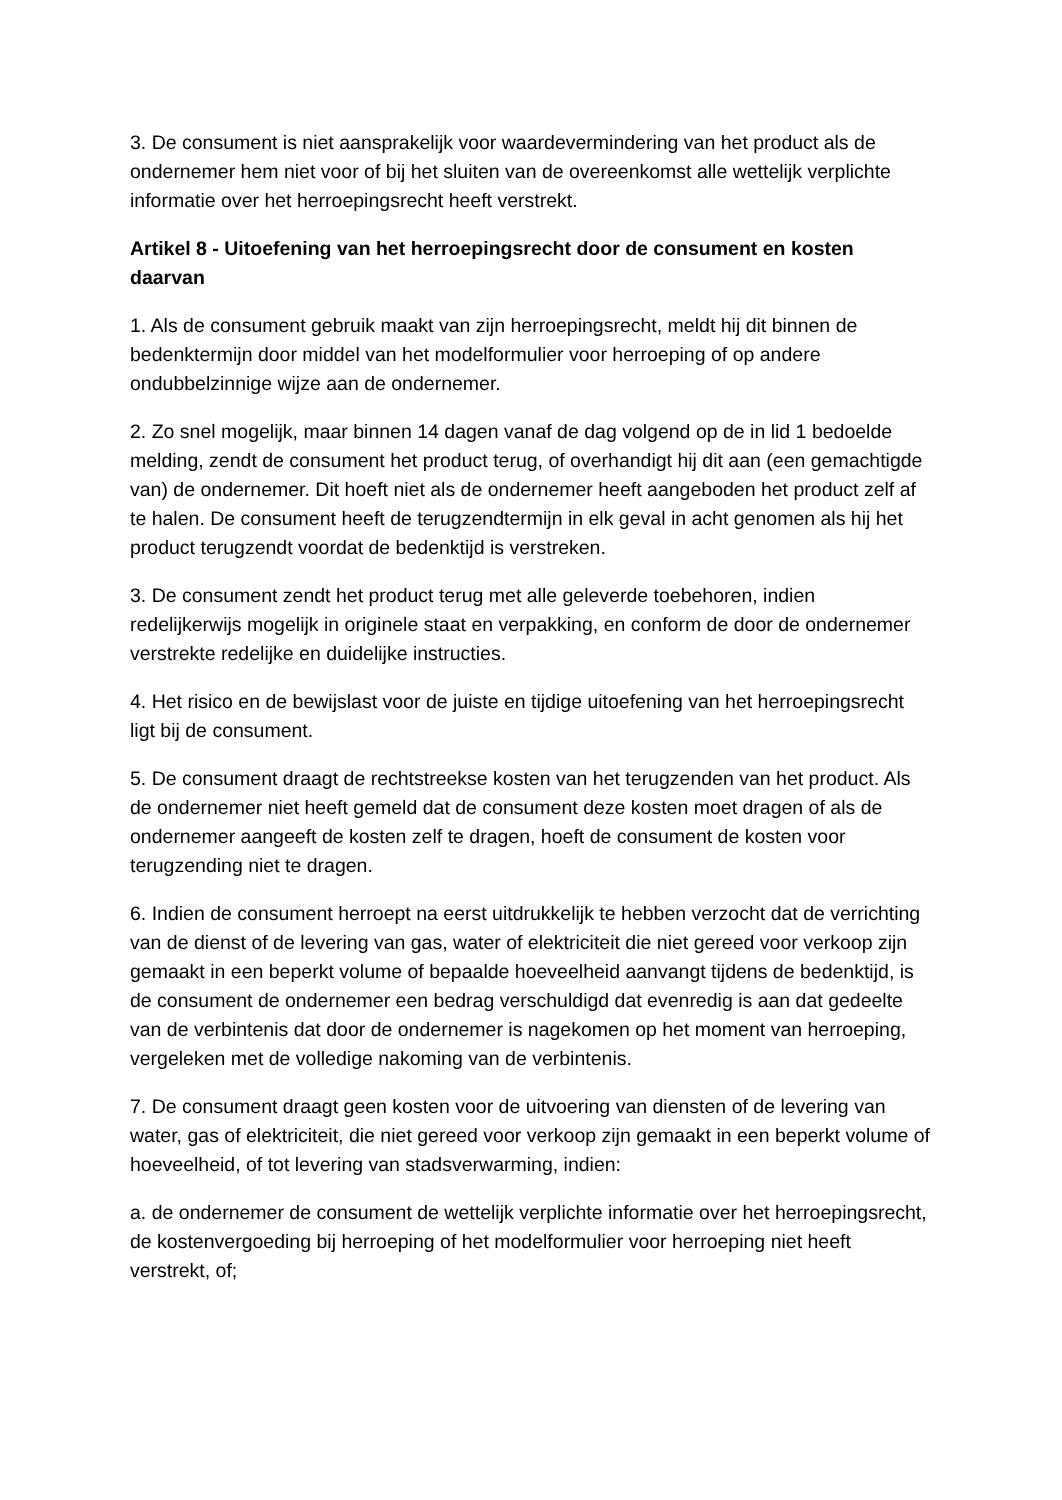3. De consument is niet aansprakelijk voor waardevermindering van het product als de ondernemer hem niet voor of bij het sluiten van de overeenkomst alle wettelijk verplichte informatie over het herroepingsrecht heeft verstrekt.
Artikel 8 - Uitoefening van het herroepingsrecht door de consument en kosten daarvan
1. Als de consument gebruik maakt van zijn herroepingsrecht, meldt hij dit binnen de bedenktermijn door middel van het modelformulier voor herroeping of op andere ondubbelzinnige wijze aan de ondernemer.
2. Zo snel mogelijk, maar binnen 14 dagen vanaf de dag volgend op de in lid 1 bedoelde melding, zendt de consument het product terug, of overhandigt hij dit aan (een gemachtigde van) de ondernemer. Dit hoeft niet als de ondernemer heeft aangeboden het product zelf af te halen. De consument heeft de terugzendtermijn in elk geval in acht genomen als hij het product terugzendt voordat de bedenktijd is verstreken.
3. De consument zendt het product terug met alle geleverde toebehoren, indien redelijkerwijs mogelijk in originele staat en verpakking, en conform de door de ondernemer verstrekte redelijke en duidelijke instructies.
4. Het risico en de bewijslast voor de juiste en tijdige uitoefening van het herroepingsrecht ligt bij de consument.
5. De consument draagt de rechtstreekse kosten van het terugzenden van het product. Als de ondernemer niet heeft gemeld dat de consument deze kosten moet dragen of als de ondernemer aangeeft de kosten zelf te dragen, hoeft de consument de kosten voor terugzending niet te dragen.
6. Indien de consument herroept na eerst uitdrukkelijk te hebben verzocht dat de verrichting van de dienst of de levering van gas, water of elektriciteit die niet gereed voor verkoop zijn gemaakt in een beperkt volume of bepaalde hoeveelheid aanvangt tijdens de bedenktijd, is de consument de ondernemer een bedrag verschuldigd dat evenredig is aan dat gedeelte van de verbintenis dat door de ondernemer is nagekomen op het moment van herroeping, vergeleken met de volledige nakoming van de verbintenis.
7. De consument draagt geen kosten voor de uitvoering van diensten of de levering van water, gas of elektriciteit, die niet gereed voor verkoop zijn gemaakt in een beperkt volume of hoeveelheid, of tot levering van stadsverwarming, indien:
a. de ondernemer de consument de wettelijk verplichte informatie over het herroepingsrecht, de kostenvergoeding bij herroeping of het modelformulier voor herroeping niet heeft verstrekt, of;